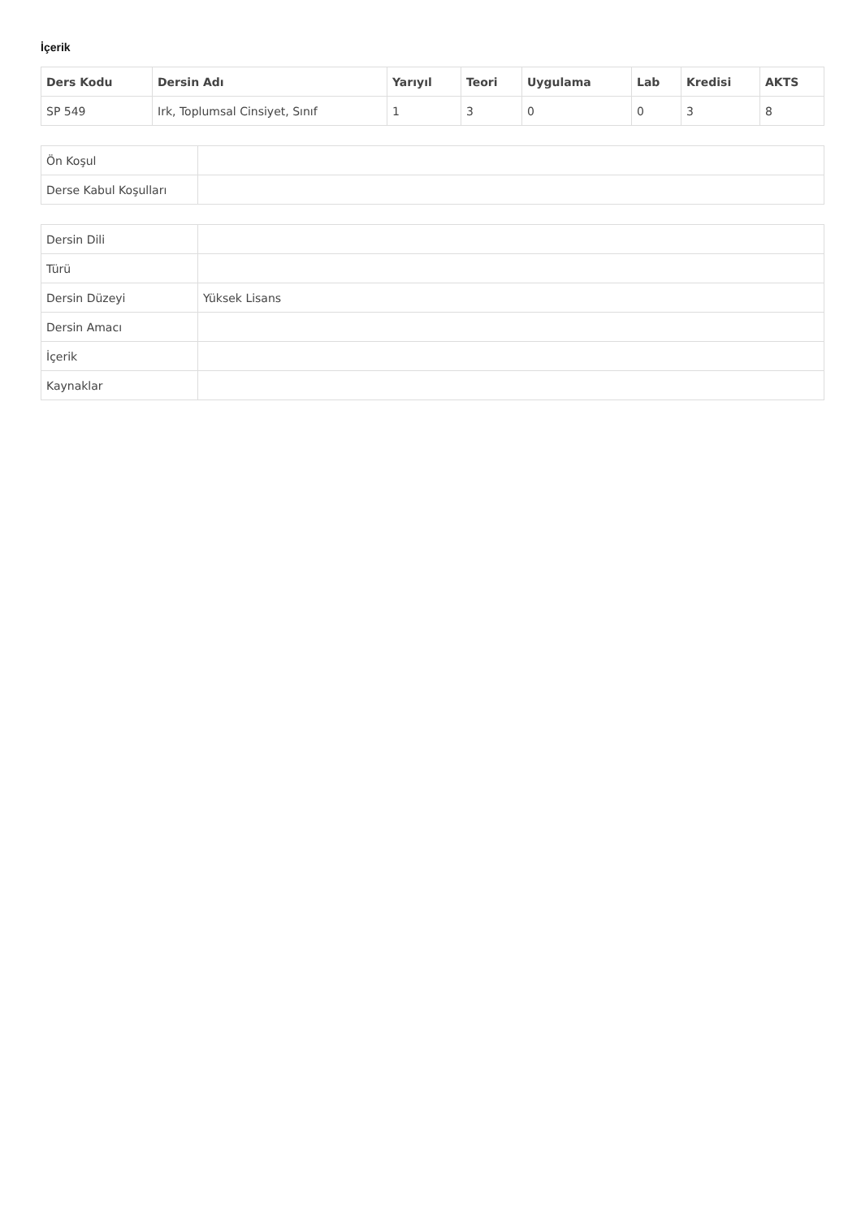İçerik
| Ders Kodu | Dersin Adı | Yarıyıl | Teori | Uygulama | Lab | Kredisi | AKTS |
| --- | --- | --- | --- | --- | --- | --- | --- |
| SP 549 | Irk, Toplumsal Cinsiyet, Sınıf | 1 | 3 | 0 | 0 | 3 | 8 |
| Ön Koşul | |
| Derse Kabul Koşulları | |
| Dersin Dili | |
| Türü | |
| Dersin Düzeyi | Yüksek Lisans |
| Dersin Amacı | |
| İçerik | |
| Kaynaklar | |